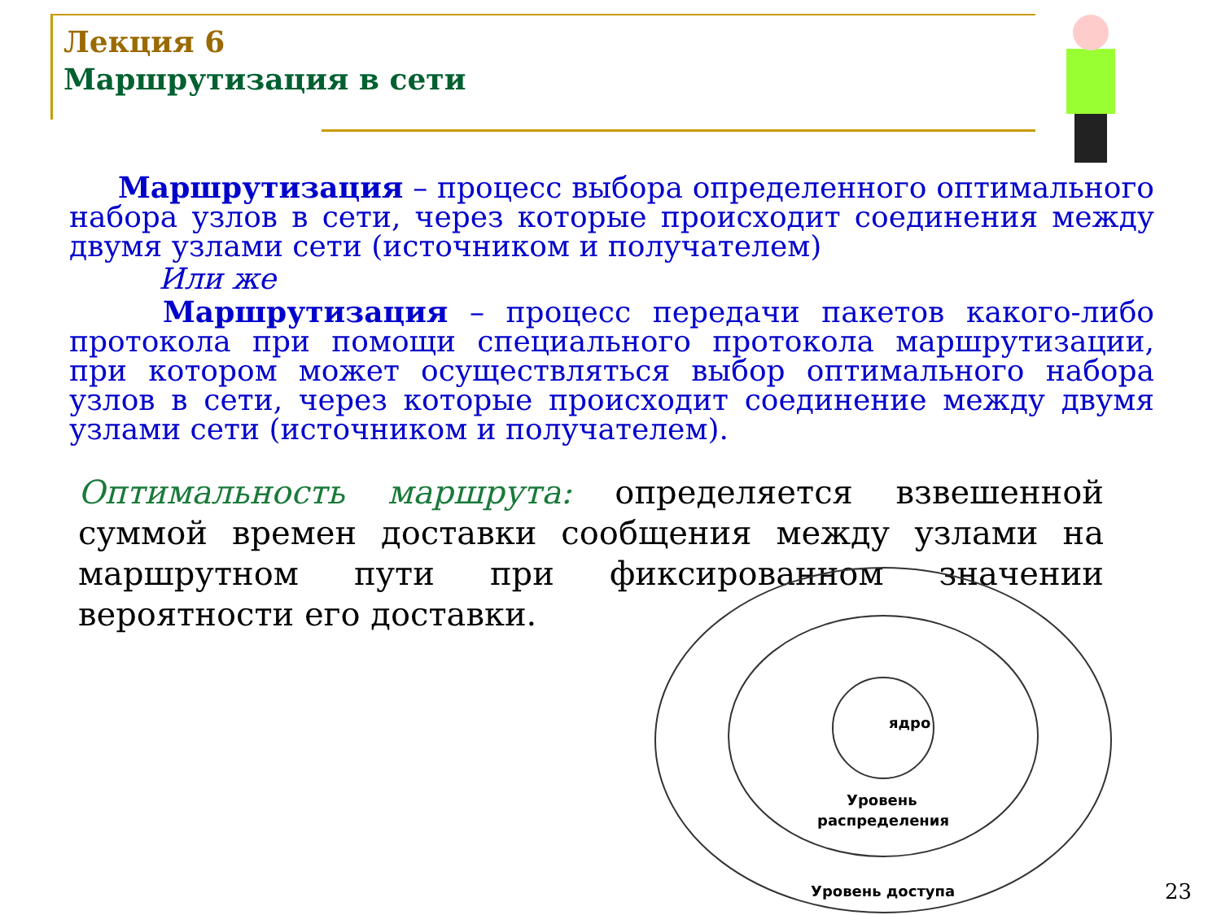Лекция 6
Маршрутизация в сети
Маршрутизация – процесс выбора определенного оптимального набора узлов в сети, через которые происходит соединения между двумя узлами сети (источником и получателем)
Или же
Маршрутизация – процесс передачи пакетов какого-либо протокола при помощи специального протокола маршрутизации, при котором может осуществляться выбор оптимального набора узлов в сети, через которые происходит соединение между двумя узлами сети (источником и получателем).
Оптимальность маршрута: определяется взвешенной суммой времен доставки сообщения между узлами на маршрутном пути при фиксированном значении вероятности его доставки.
ядро
Уровень
распределения
Уровень доступа
23